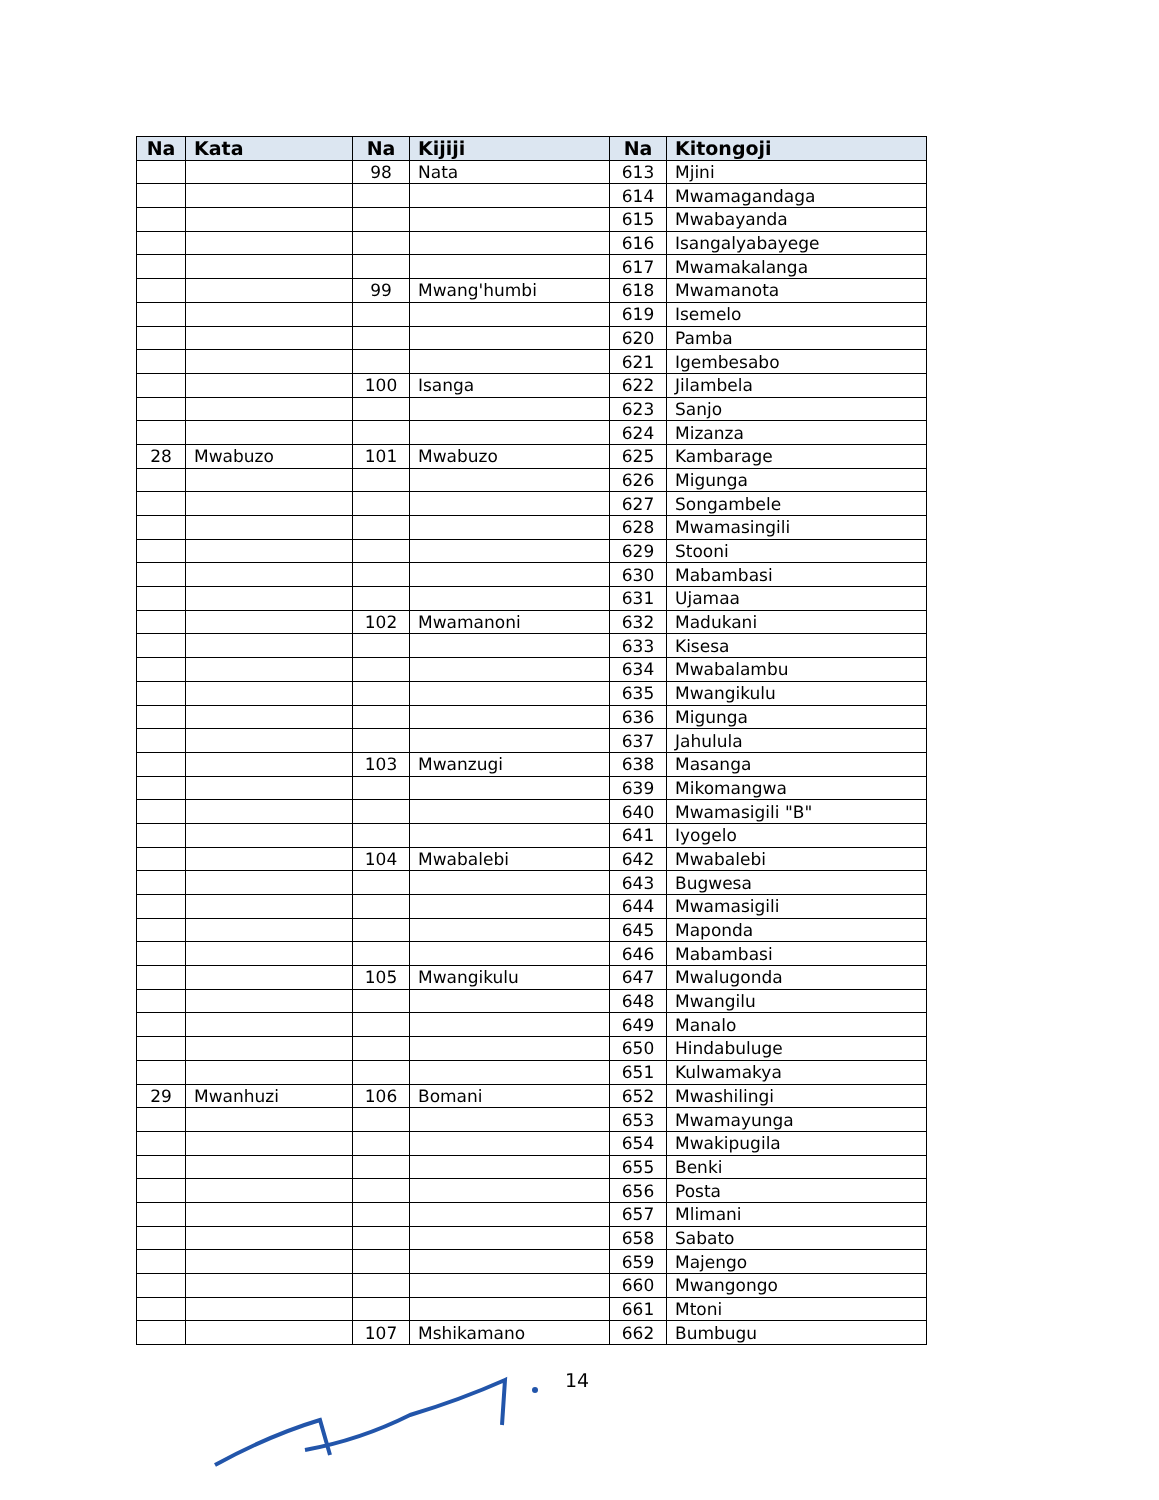| Na | Kata | Na | Kijiji | Na | Kitongoji |
| --- | --- | --- | --- | --- | --- |
| | | 98 | Nata | 613 | Mjini |
| | | | | 614 | Mwamagandaga |
| | | | | 615 | Mwabayanda |
| | | | | 616 | Isangalyabayege |
| | | | | 617 | Mwamakalanga |
| | | 99 | Mwang'humbi | 618 | Mwamanota |
| | | | | 619 | Isemelo |
| | | | | 620 | Pamba |
| | | | | 621 | Igembesabo |
| | | 100 | Isanga | 622 | Jilambela |
| | | | | 623 | Sanjo |
| | | | | 624 | Mizanza |
| 28 | Mwabuzo | 101 | Mwabuzo | 625 | Kambarage |
| | | | | 626 | Migunga |
| | | | | 627 | Songambele |
| | | | | 628 | Mwamasingili |
| | | | | 629 | Stooni |
| | | | | 630 | Mabambasi |
| | | | | 631 | Ujamaa |
| | | 102 | Mwamanoni | 632 | Madukani |
| | | | | 633 | Kisesa |
| | | | | 634 | Mwabalambu |
| | | | | 635 | Mwangikulu |
| | | | | 636 | Migunga |
| | | | | 637 | Jahulula |
| | | 103 | Mwanzugi | 638 | Masanga |
| | | | | 639 | Mikomangwa |
| | | | | 640 | Mwamasigili "B" |
| | | | | 641 | Iyogelo |
| | | 104 | Mwabalebi | 642 | Mwabalebi |
| | | | | 643 | Bugwesa |
| | | | | 644 | Mwamasigili |
| | | | | 645 | Maponda |
| | | | | 646 | Mabambasi |
| | | 105 | Mwangikulu | 647 | Mwalugonda |
| | | | | 648 | Mwangilu |
| | | | | 649 | Manalo |
| | | | | 650 | Hindabuluge |
| | | | | 651 | Kulwamakya |
| 29 | Mwanhuzi | 106 | Bomani | 652 | Mwashilingi |
| | | | | 653 | Mwamayunga |
| | | | | 654 | Mwakipugila |
| | | | | 655 | Benki |
| | | | | 656 | Posta |
| | | | | 657 | Mlimani |
| | | | | 658 | Sabato |
| | | | | 659 | Majengo |
| | | | | 660 | Mwangongo |
| | | | | 661 | Mtoni |
| | | 107 | Mshikamano | 662 | Bumbugu |
14